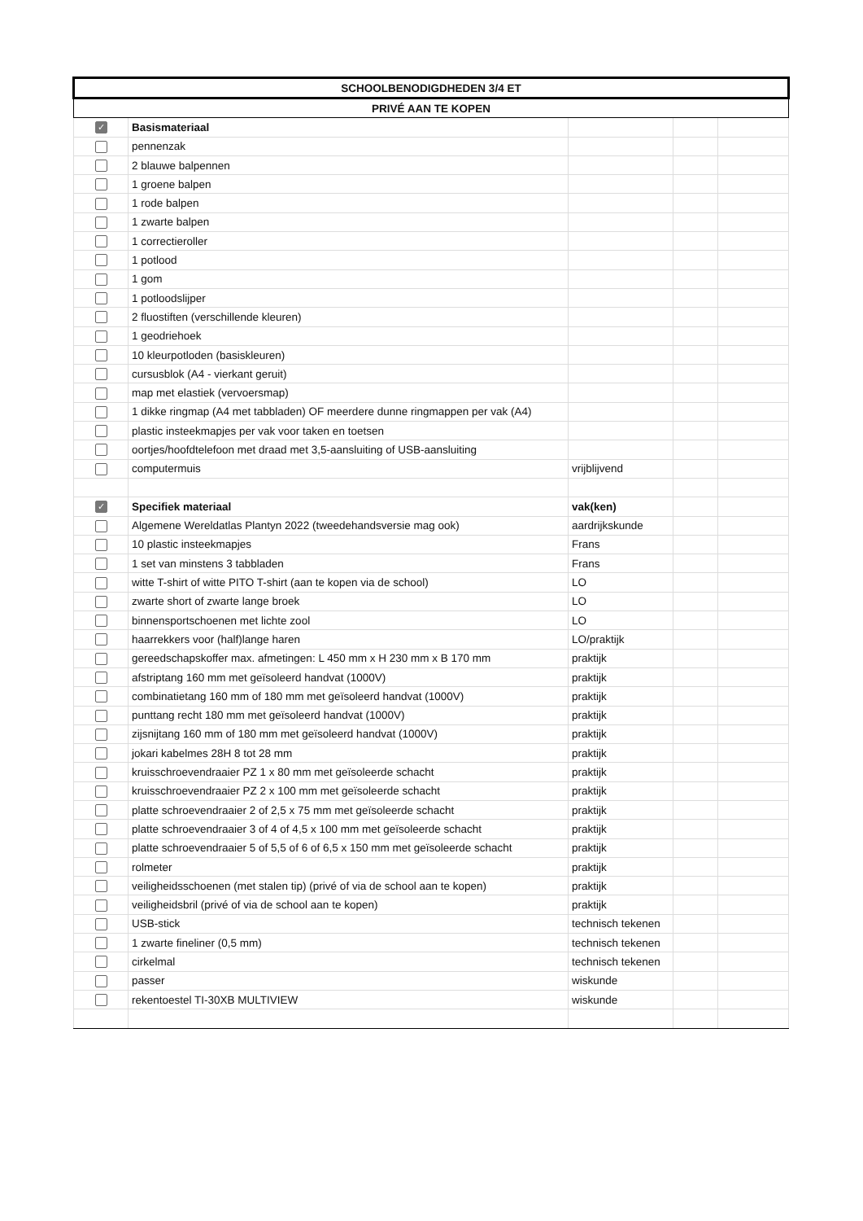| SCHOOLBENODIGDHEDEN 3/4 ET | | | | |
| --- | --- | --- | --- | --- |
| PRIVÉ AAN TE KOPEN | | | | |
| ✓ | Basismateriaal | | | |
| | pennenzak | | | |
| | 2 blauwe balpennen | | | |
| | 1 groene balpen | | | |
| | 1 rode balpen | | | |
| | 1 zwarte balpen | | | |
| | 1 correctieroller | | | |
| | 1 potlood | | | |
| | 1 gom | | | |
| | 1 potloodslijper | | | |
| | 2 fluostiften (verschillende kleuren) | | | |
| | 1 geodriehoek | | | |
| | 10 kleurpotloden (basiskleuren) | | | |
| | cursusblok (A4 - vierkant geruit) | | | |
| | map met elastiek (vervoersmap) | | | |
| | 1 dikke ringmap (A4 met tabbladen) OF meerdere dunne ringmappen per vak (A4) | | | |
| | plastic insteekmapjes per vak voor taken en toetsen | | | |
| | oortjes/hoofdtelefoon met draad met 3,5-aansluiting of USB-aansluiting | | | |
| | computermuis | vrijblijvend | | |
| ✓ | Specifiek materiaal | vak(ken) | | |
| | Algemene Wereldatlas Plantyn 2022 (tweedehandsversie mag ook) | aardrijkskunde | | |
| | 10 plastic insteekmapjes | Frans | | |
| | 1 set van minstens 3 tabbladen | Frans | | |
| | witte T-shirt of witte PITO T-shirt (aan te kopen via de school) | LO | | |
| | zwarte short of zwarte lange broek | LO | | |
| | binnensportschoenen met lichte zool | LO | | |
| | haarrekkers voor (half)lange haren | LO/praktijk | | |
| | gereedschapskoffer max. afmetingen: L 450 mm x H 230 mm x B 170 mm | praktijk | | |
| | afstriptang 160 mm met geïsoleerd handvat (1000V) | praktijk | | |
| | combinatietang 160 mm of 180 mm met geïsoleerd handvat (1000V) | praktijk | | |
| | punttang recht 180 mm met geïsoleerd handvat (1000V) | praktijk | | |
| | zijsnijtang 160 mm of 180 mm met geïsoleerd handvat (1000V) | praktijk | | |
| | jokari kabelmes 28H 8 tot 28 mm | praktijk | | |
| | kruisschroevendraaier PZ 1 x 80 mm met geïsoleerde schacht | praktijk | | |
| | kruisschroevendraaier PZ 2 x 100 mm met geïsoleerde schacht | praktijk | | |
| | platte schroevendraaier 2 of 2,5 x 75 mm met geïsoleerde schacht | praktijk | | |
| | platte schroevendraaier 3 of 4 of 4,5 x 100 mm met geïsoleerde schacht | praktijk | | |
| | platte schroevendraaier 5 of 5,5 of 6 of 6,5 x 150 mm met geïsoleerde schacht | praktijk | | |
| | rolmeter | praktijk | | |
| | veiligheidsschoenen (met stalen tip) (privé of via de school aan te kopen) | praktijk | | |
| | veiligheidsbril (privé of via de school aan te kopen) | praktijk | | |
| | USB-stick | technisch tekenen | | |
| | 1 zwarte fineliner (0,5 mm) | technisch tekenen | | |
| | cirkelmal | technisch tekenen | | |
| | passer | wiskunde | | |
| | rekentoestel TI-30XB MULTIVIEW | wiskunde | | |